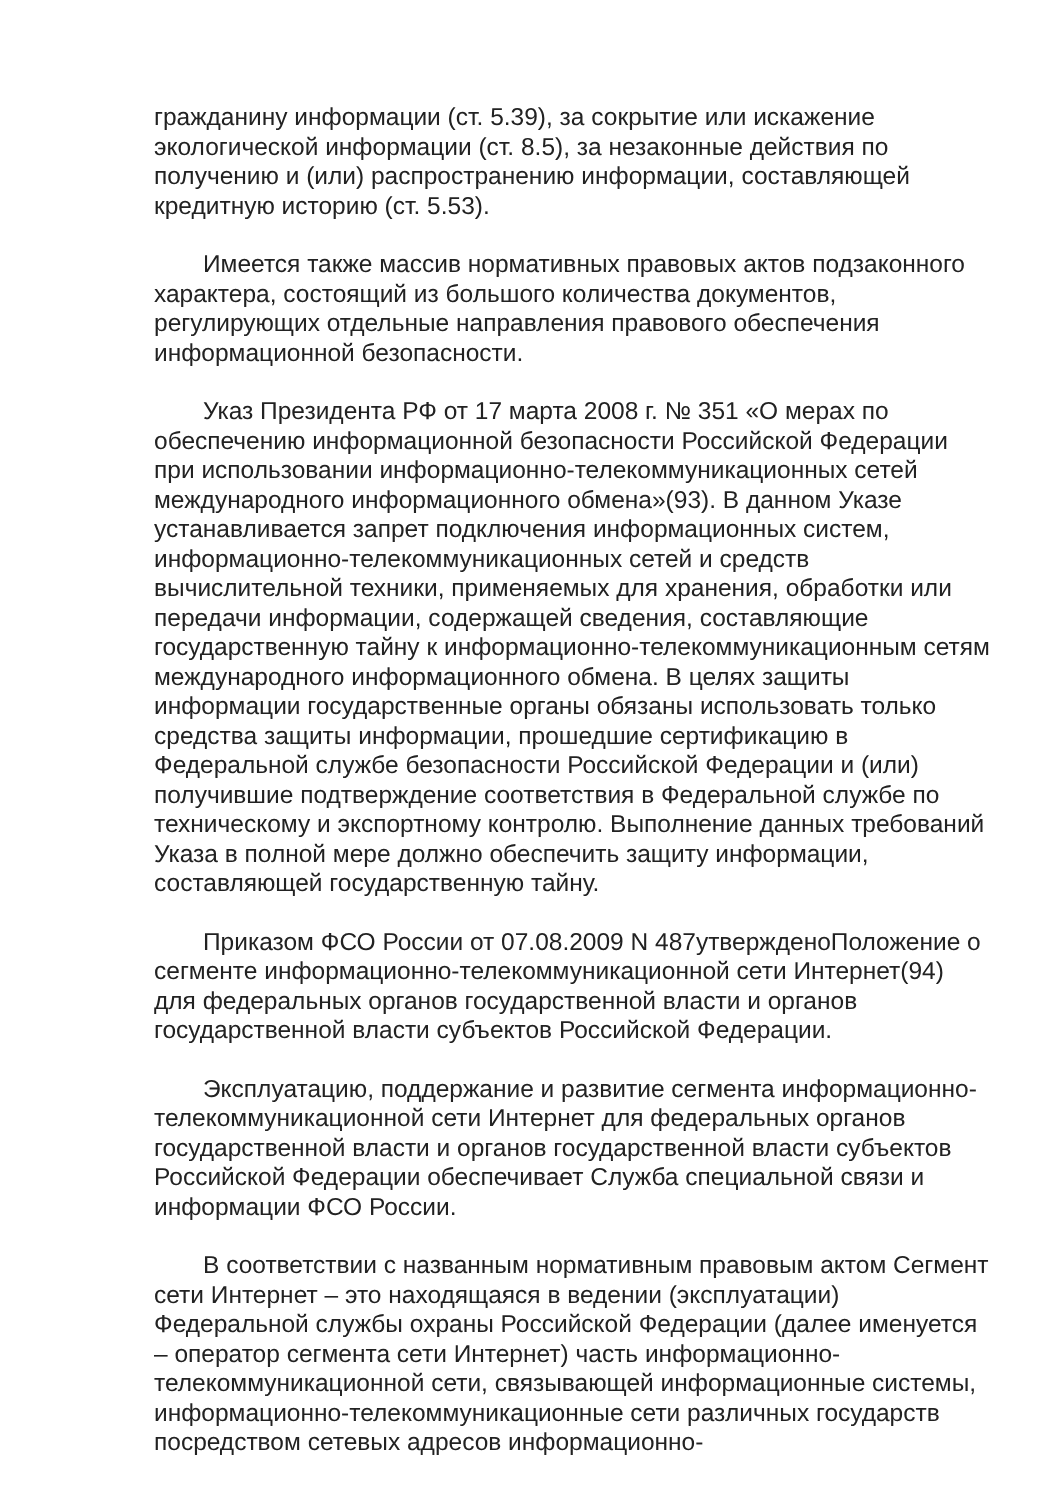гражданину информации (ст. 5.39), за сокрытие или искажение экологической информации (ст. 8.5), за незаконные действия по получению и (или) распространению информации, составляющей кредитную историю (ст. 5.53).
Имеется также массив нормативных правовых актов подзаконного характера, состоящий из большого количества документов, регулирующих отдельные направления правового обеспечения информационной безопасности.
Указ Президента РФ от 17 марта 2008 г. № 351 «О мерах по обеспечению информационной безопасности Российской Федерации при использовании информационно-телекоммуникационных сетей международного информационного обмена»(93). В данном Указе устанавливается запрет подключения информационных систем, информационно-телекоммуникационных сетей и средств вычислительной техники, применяемых для хранения, обработки или передачи информации, содержащей сведения, составляющие государственную тайну к информационно-телекоммуникационным сетям международного информационного обмена. В целях защиты информации государственные органы обязаны использовать только средства защиты информации, прошедшие сертификацию в Федеральной службе безопасности Российской Федерации и (или) получившие подтверждение соответствия в Федеральной службе по техническому и экспортному контролю. Выполнение данных требований Указа в полной мере должно обеспечить защиту информации, составляющей государственную тайну.
Приказом ФСО России от 07.08.2009 N 487утвержденоПоложение о сегменте информационно-телекоммуникационной сети Интернет(94) для федеральных органов государственной власти и органов государственной власти субъектов Российской Федерации.
Эксплуатацию, поддержание и развитие сегмента информационно-телекоммуникационной сети Интернет для федеральных органов государственной власти и органов государственной власти субъектов Российской Федерации обеспечивает Служба специальной связи и информации ФСО России.
В соответствии с названным нормативным правовым актом Сегмент сети Интернет – это находящаяся в ведении (эксплуатации) Федеральной службы охраны Российской Федерации (далее именуется – оператор сегмента сети Интернет) часть информационно-телекоммуникационной сети, связывающей информационные системы, информационно-телекоммуникационные сети различных государств посредством сетевых адресов информационно-